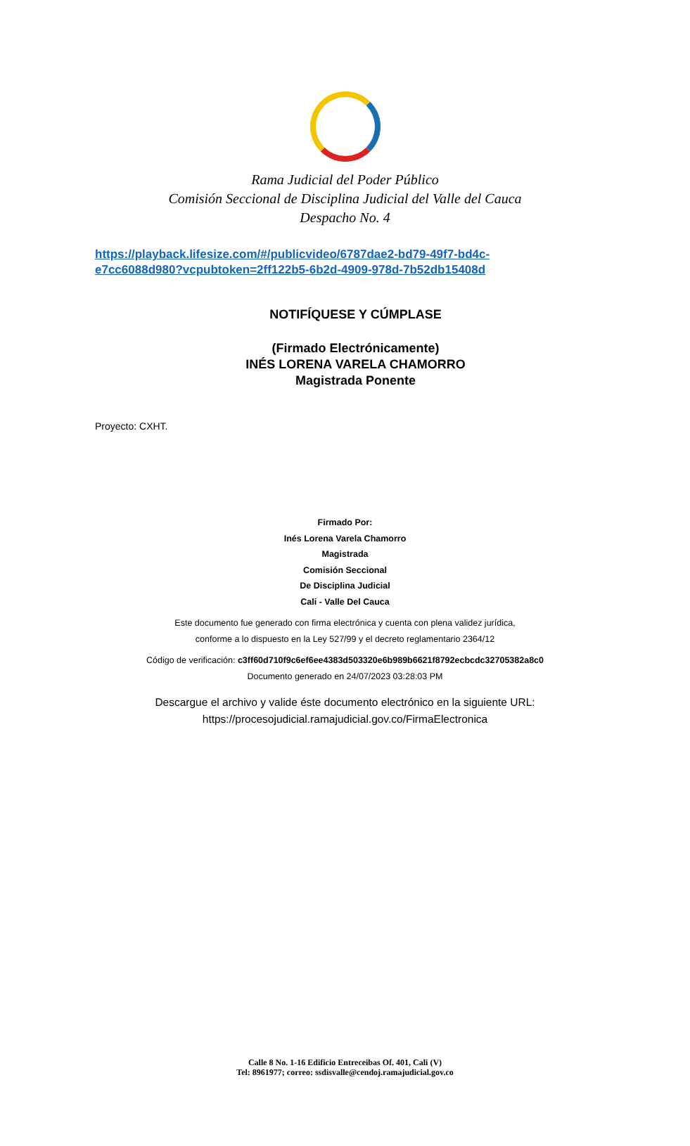Rama Judicial del Poder Público
Comisión Seccional de Disciplina Judicial del Valle del Cauca
Despacho No. 4
https://playback.lifesize.com/#/publicvideo/6787dae2-bd79-49f7-bd4c-
e7cc6088d980?vcpubtoken=2ff122b5-6b2d-4909-978d-7b52db15408d
NOTIFÍQUESE Y CÚMPLASE
(Firmado Electrónicamente)
INÉS LORENA VARELA CHAMORRO
Magistrada Ponente
Proyecto: CXHT.
Firmado Por:
Inés Lorena Varela Chamorro
Magistrada
Comisión Seccional
De Disciplina Judicial
Cali - Valle Del Cauca
Este documento fue generado con firma electrónica y cuenta con plena validez jurídica,
conforme a lo dispuesto en la Ley 527/99 y el decreto reglamentario 2364/12
Código de verificación: c3ff60d710f9c6ef6ee4383d503320e6b989b6621f8792ecbcdc32705382a8c0
Documento generado en 24/07/2023 03:28:03 PM
Descargue el archivo y valide éste documento electrónico en la siguiente URL:
https://procesojudicial.ramajudicial.gov.co/FirmaElectronica
Calle 8 No. 1-16 Edificio Entreceibas Of. 401, Cali (V)
Tel: 8961977; correo: ssdisvalle@cendoj.ramajudicial.gov.co